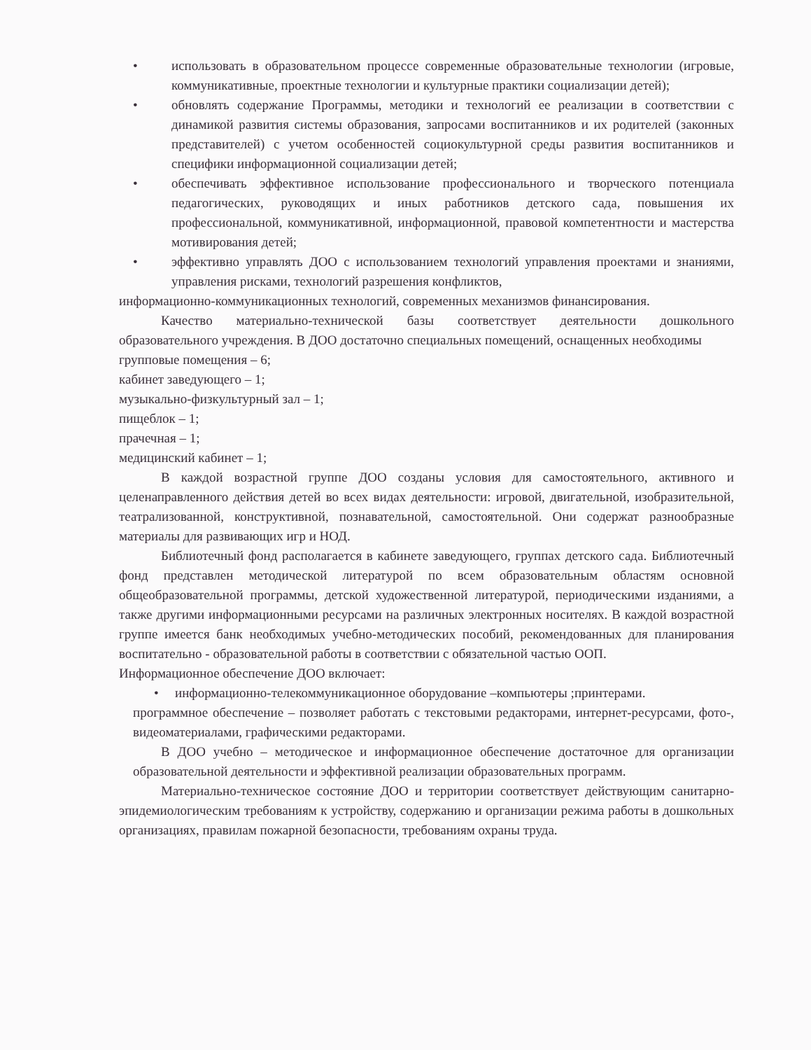• использовать в образовательном процессе современные образовательные технологии (игровые, коммуникативные, проектные технологии и культурные практики социализации детей);
• обновлять содержание Программы, методики и технологий ее реализации в соответствии с динамикой развития системы образования, запросами воспитанников и их родителей (законных представителей) с учетом особенностей социокультурной среды развития воспитанников и специфики информационной социализации детей;
• обеспечивать эффективное использование профессионального и творческого потенциала педагогических, руководящих и иных работников детского сада, повышения их профессиональной, коммуникативной, информационной, правовой компетентности и мастерства мотивирования детей;
• эффективно управлять ДОО с использованием технологий управления проектами и знаниями, управления рисками, технологий разрешения конфликтов,
информационно-коммуникационных технологий, современных механизмов финансирования.
Качество материально-технической базы соответствует деятельности дошкольного образовательного учреждения. В ДОО достаточно специальных помещений, оснащенных необходимы
групповые помещения – 6;
кабинет заведующего – 1;
музыкально-физкультурный зал – 1;
пищеблок – 1;
прачечная – 1;
медицинский кабинет – 1;
В каждой возрастной группе ДОО созданы условия для самостоятельного, активного и целенаправленного действия детей во всех видах деятельности: игровой, двигательной, изобразительной, театрализованной, конструктивной, познавательной, самостоятельной. Они содержат разнообразные материалы для развивающих игр и НОД.
Библиотечный фонд располагается в кабинете заведующего, группах детского сада. Библиотечный фонд представлен методической литературой по всем образовательным областям основной общеобразовательной программы, детской художественной литературой, периодическими изданиями, а также другими информационными ресурсами на различных электронных носителях. В каждой возрастной группе имеется банк необходимых учебно-методических пособий, рекомендованных для планирования воспитательно - образовательной работы в соответствии с обязательной частью ООП.
Информационное обеспечение ДОО включает:
• информационно-телекоммуникационное оборудование –компьютеры ;принтерами.
программное обеспечение – позволяет работать с текстовыми редакторами, интернет-ресурсами, фото-, видеоматериалами, графическими редакторами.
В ДОО учебно – методическое и информационное обеспечение достаточное для организации образовательной деятельности и эффективной реализации образовательных программ.
Материально-техническое состояние ДОО и территории соответствует действующим санитарно-эпидемиологическим требованиям к устройству, содержанию и организации режима работы в дошкольных организациях, правилам пожарной безопасности, требованиям охраны труда.